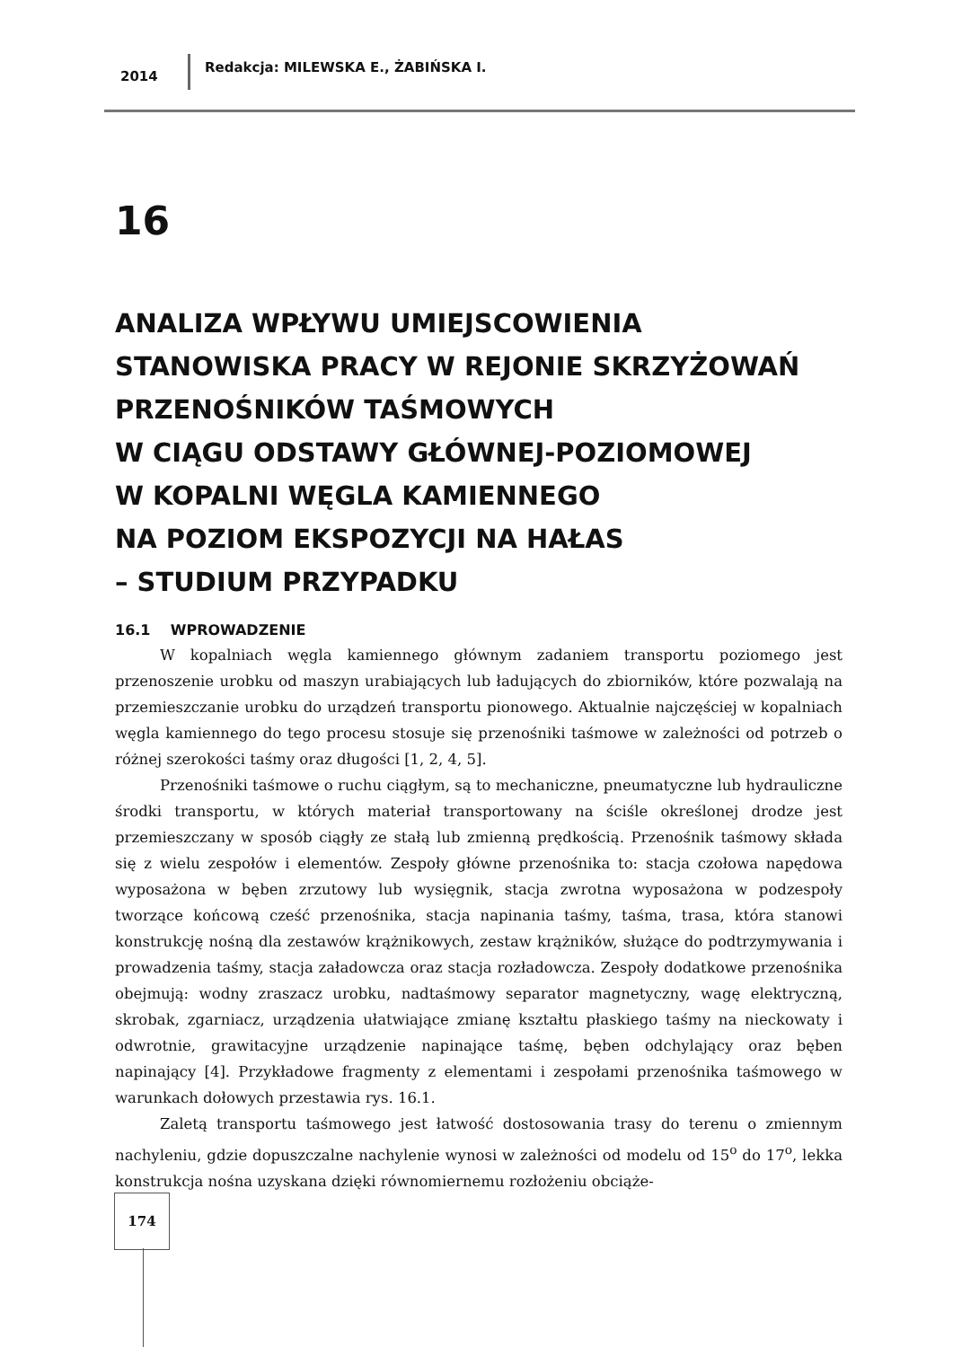2014
Redakcja: MILEWSKA E., ŻABIŃSKA I.
16
ANALIZA WPŁYWU UMIEJSCOWIENIA
STANOWISKA PRACY W REJONIE SKRZYŻOWAŃ
PRZENOŚNIKÓW TAŚMOWYCH
W CIĄGU ODSTAWY GŁÓWNEJ-POZIOMOWEJ
W KOPALNI WĘGLA KAMIENNEGO
NA POZIOM EKSPOZYCJI NA HAŁAS
– STUDIUM PRZYPADKU
16.1 WPROWADZENIE
W kopalniach węgla kamiennego głównym zadaniem transportu poziomego jest przenoszenie urobku od maszyn urabiających lub ładujących do zbiorników, które pozwalają na przemieszczanie urobku do urządzeń transportu pionowego. Aktualnie najczęściej w kopalniach węgla kamiennego do tego procesu stosuje się przenośniki taśmowe w zależności od potrzeb o różnej szerokości taśmy oraz długości [1, 2, 4, 5].
Przenośniki taśmowe o ruchu ciągłym, są to mechaniczne, pneumatyczne lub hydrauliczne środki transportu, w których materiał transportowany na ściśle określonej drodze jest przemieszczany w sposób ciągły ze stałą lub zmienną prędkością. Przenośnik taśmowy składa się z wielu zespołów i elementów. Zespoły główne przenośnika to: stacja czołowa napędowa wyposażona w bęben zrzutowy lub wysięgnik, stacja zwrotna wyposażona w podzespoły tworzące końcową cześć przenośnika, stacja napinania taśmy, taśma, trasa, która stanowi konstrukcję nośną dla zestawów krążnikowych, zestaw krążników, służące do podtrzymywania i prowadzenia taśmy, stacja załadowcza oraz stacja rozładowcza. Zespoły dodatkowe przenośnika obejmują: wodny zraszacz urobku, nadtaśmowy separator magnetyczny, wagę elektryczną, skrobak, zgarniacz, urządzenia ułatwiające zmianę kształtu płaskiego taśmy na nieckowaty i odwrotnie, grawitacyjne urządzenie napinające taśmę, bęben odchylający oraz bęben napinający [4]. Przykładowe fragmenty z elementami i zespołami przenośnika taśmowego w warunkach dołowych przestawia rys. 16.1.
Zaletą transportu taśmowego jest łatwość dostosowania trasy do terenu o zmiennym nachyleniu, gdzie dopuszczalne nachylenie wynosi w zależności od modelu od 15<sup>o</sup> do 17<sup>o</sup>, lekka konstrukcja nośna uzyskana dzięki równomiernemu rozłożeniu obciąże-
174